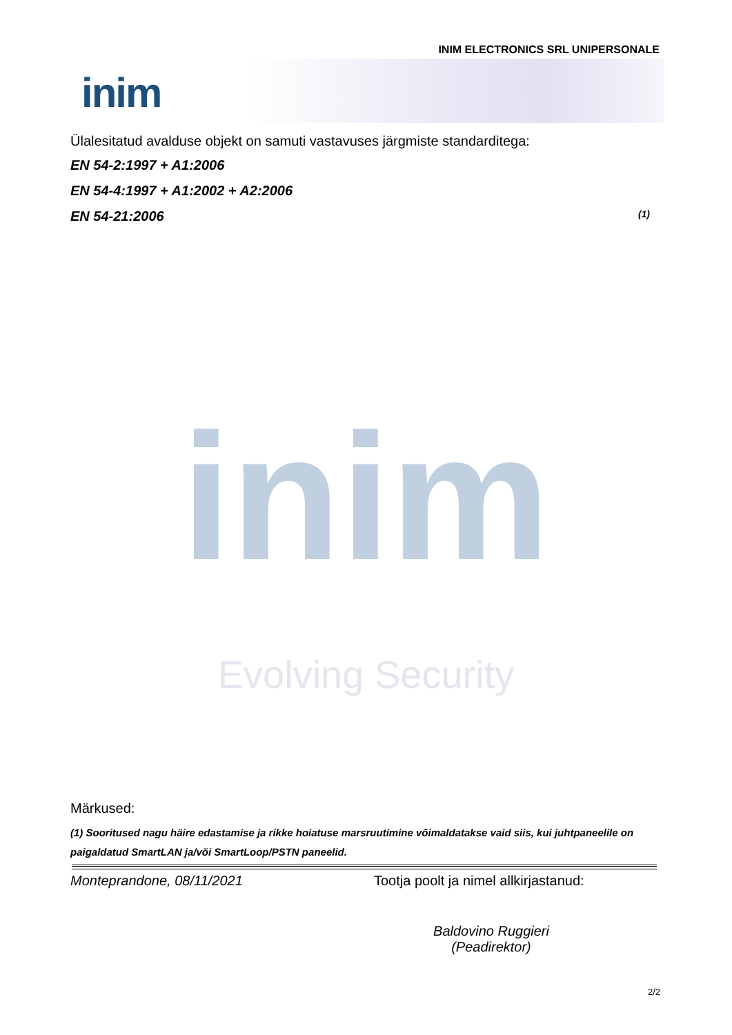INIM ELECTRONICS SRL UNIPERSONALE
inim
Ülalesitatud avalduse objekt on samuti vastavuses järgmiste standarditega:
EN 54-2:1997 + A1:2006
EN 54-4:1997 + A1:2002 + A2:2006
EN 54-21:2006 (1)
inim
Evolving Security
Märkused:
(1) Sooritused nagu häire edastamise ja rikke hoiatuse marsruutimine võimaldatakse vaid siis, kui juhtpaneelile on paigaldatud SmartLAN ja/või SmartLoop/PSTN paneelid.
Monteprandone, 08/11/2021 Tootja poolt ja nimel allkirjastanud:
Baldovino Ruggieri
(Peadirektor)
2/2